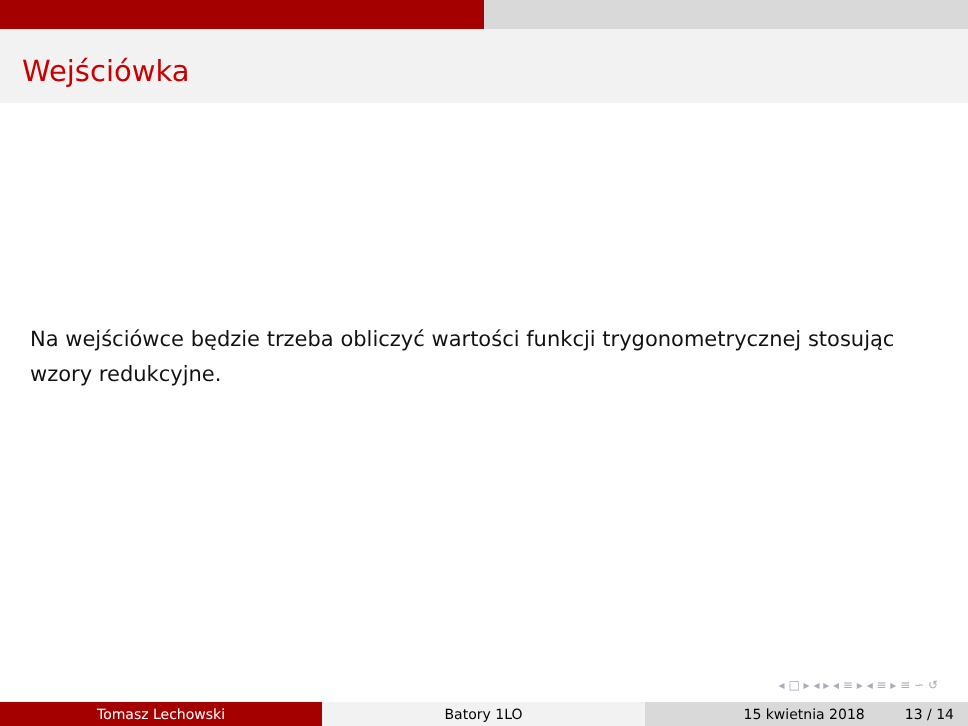Wejściówka
Na wejściówce będzie trzeba obliczyć wartości funkcji trygonometrycznej stosując wzory redukcyjne.
◂ □ ▸ ◂ ▸ ◂ ≡ ▸ ◂ ≡ ▸ ≡ ∽ ↺
Tomasz Lechowski Batory 1LO 15 kwietnia 2018 13 / 14